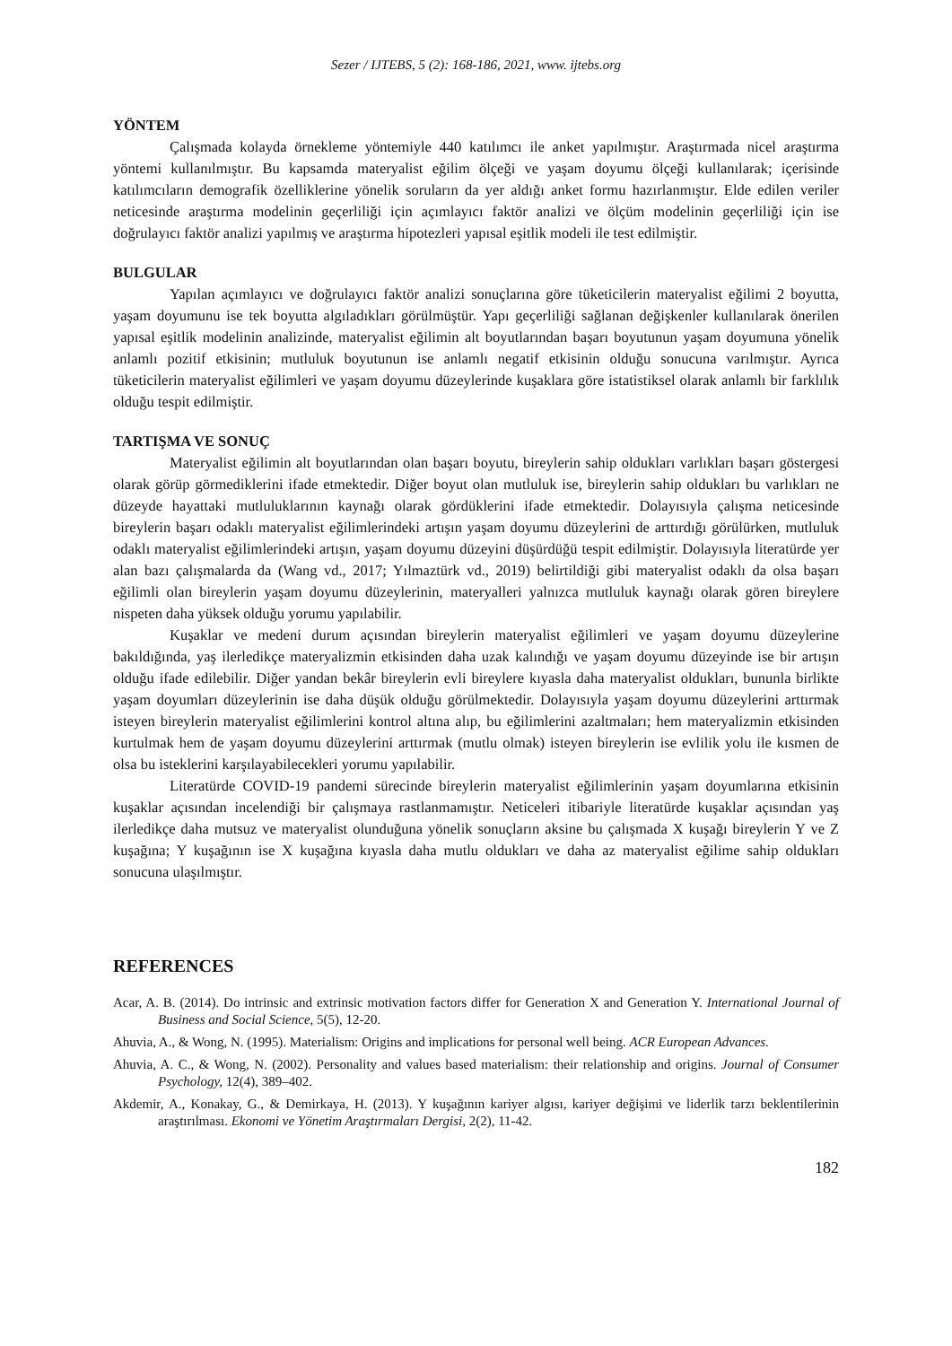Sezer / IJTEBS, 5 (2): 168-186, 2021, www. ijtebs.org
YÖNTEM
Çalışmada kolayda örnekleme yöntemiyle 440 katılımcı ile anket yapılmıştır. Araştırmada nicel araştırma yöntemi kullanılmıştır. Bu kapsamda materyalist eğilim ölçeği ve yaşam doyumu ölçeği kullanılarak; içerisinde katılımcıların demografik özelliklerine yönelik soruların da yer aldığı anket formu hazırlanmıştır. Elde edilen veriler neticesinde araştırma modelinin geçerliliği için açımlayıcı faktör analizi ve ölçüm modelinin geçerliliği için ise doğrulayıcı faktör analizi yapılmış ve araştırma hipotezleri yapısal eşitlik modeli ile test edilmiştir.
BULGULAR
Yapılan açımlayıcı ve doğrulayıcı faktör analizi sonuçlarına göre tüketicilerin materyalist eğilimi 2 boyutta, yaşam doyumunu ise tek boyutta algıladıkları görülmüştür. Yapı geçerliliği sağlanan değişkenler kullanılarak önerilen yapısal eşitlik modelinin analizinde, materyalist eğilimin alt boyutlarından başarı boyutunun yaşam doyumuna yönelik anlamlı pozitif etkisinin; mutluluk boyutunun ise anlamlı negatif etkisinin olduğu sonucuna varılmıştır. Ayrıca tüketicilerin materyalist eğilimleri ve yaşam doyumu düzeylerinde kuşaklara göre istatistiksel olarak anlamlı bir farklılık olduğu tespit edilmiştir.
TARTIŞMA VE SONUÇ
Materyalist eğilimin alt boyutlarından olan başarı boyutu, bireylerin sahip oldukları varlıkları başarı göstergesi olarak görüp görmediklerini ifade etmektedir. Diğer boyut olan mutluluk ise, bireylerin sahip oldukları bu varlıkları ne düzeyde hayattaki mutluluklarının kaynağı olarak gördüklerini ifade etmektedir. Dolayısıyla çalışma neticesinde bireylerin başarı odaklı materyalist eğilimlerindeki artışın yaşam doyumu düzeylerini de arttırdığı görülürken, mutluluk odaklı materyalist eğilimlerindeki artışın, yaşam doyumu düzeyini düşürdüğü tespit edilmiştir. Dolayısıyla literatürde yer alan bazı çalışmalarda da (Wang vd., 2017; Yılmaztürk vd., 2019) belirtildiği gibi materyalist odaklı da olsa başarı eğilimli olan bireylerin yaşam doyumu düzeylerinin, materyalleri yalnızca mutluluk kaynağı olarak gören bireylere nispeten daha yüksek olduğu yorumu yapılabilir.
Kuşaklar ve medeni durum açısından bireylerin materyalist eğilimleri ve yaşam doyumu düzeylerine bakıldığında, yaş ilerledikçe materyalizmin etkisinden daha uzak kalındığı ve yaşam doyumu düzeyinde ise bir artışın olduğu ifade edilebilir. Diğer yandan bekâr bireylerin evli bireylere kıyasla daha materyalist oldukları, bununla birlikte yaşam doyumları düzeylerinin ise daha düşük olduğu görülmektedir. Dolayısıyla yaşam doyumu düzeylerini arttırmak isteyen bireylerin materyalist eğilimlerini kontrol altına alıp, bu eğilimlerini azaltmaları; hem materyalizmin etkisinden kurtulmak hem de yaşam doyumu düzeylerini arttırmak (mutlu olmak) isteyen bireylerin ise evlilik yolu ile kısmen de olsa bu isteklerini karşılayabilecekleri yorumu yapılabilir.
Literatürde COVID-19 pandemi sürecinde bireylerin materyalist eğilimlerinin yaşam doyumlarına etkisinin kuşaklar açısından incelendiği bir çalışmaya rastlanmamıştır. Neticeleri itibariyle literatürde kuşaklar açısından yaş ilerledikçe daha mutsuz ve materyalist olunduğuna yönelik sonuçların aksine bu çalışmada X kuşağı bireylerin Y ve Z kuşağına; Y kuşağının ise X kuşağına kıyasla daha mutlu oldukları ve daha az materyalist eğilime sahip oldukları sonucuna ulaşılmıştır.
REFERENCES
Acar, A. B. (2014). Do intrinsic and extrinsic motivation factors differ for Generation X and Generation Y. International Journal of Business and Social Science, 5(5), 12-20.
Ahuvia, A., & Wong, N. (1995). Materialism: Origins and implications for personal well being. ACR European Advances.
Ahuvia, A. C., & Wong, N. (2002). Personality and values based materialism: their relationship and origins. Journal of Consumer Psychology, 12(4), 389–402.
Akdemir, A., Konakay, G., & Demirkaya, H. (2013). Y kuşağının kariyer algısı, kariyer değişimi ve liderlik tarzı beklentilerinin araştırılması. Ekonomi ve Yönetim Araştırmaları Dergisi, 2(2), 11-42.
182